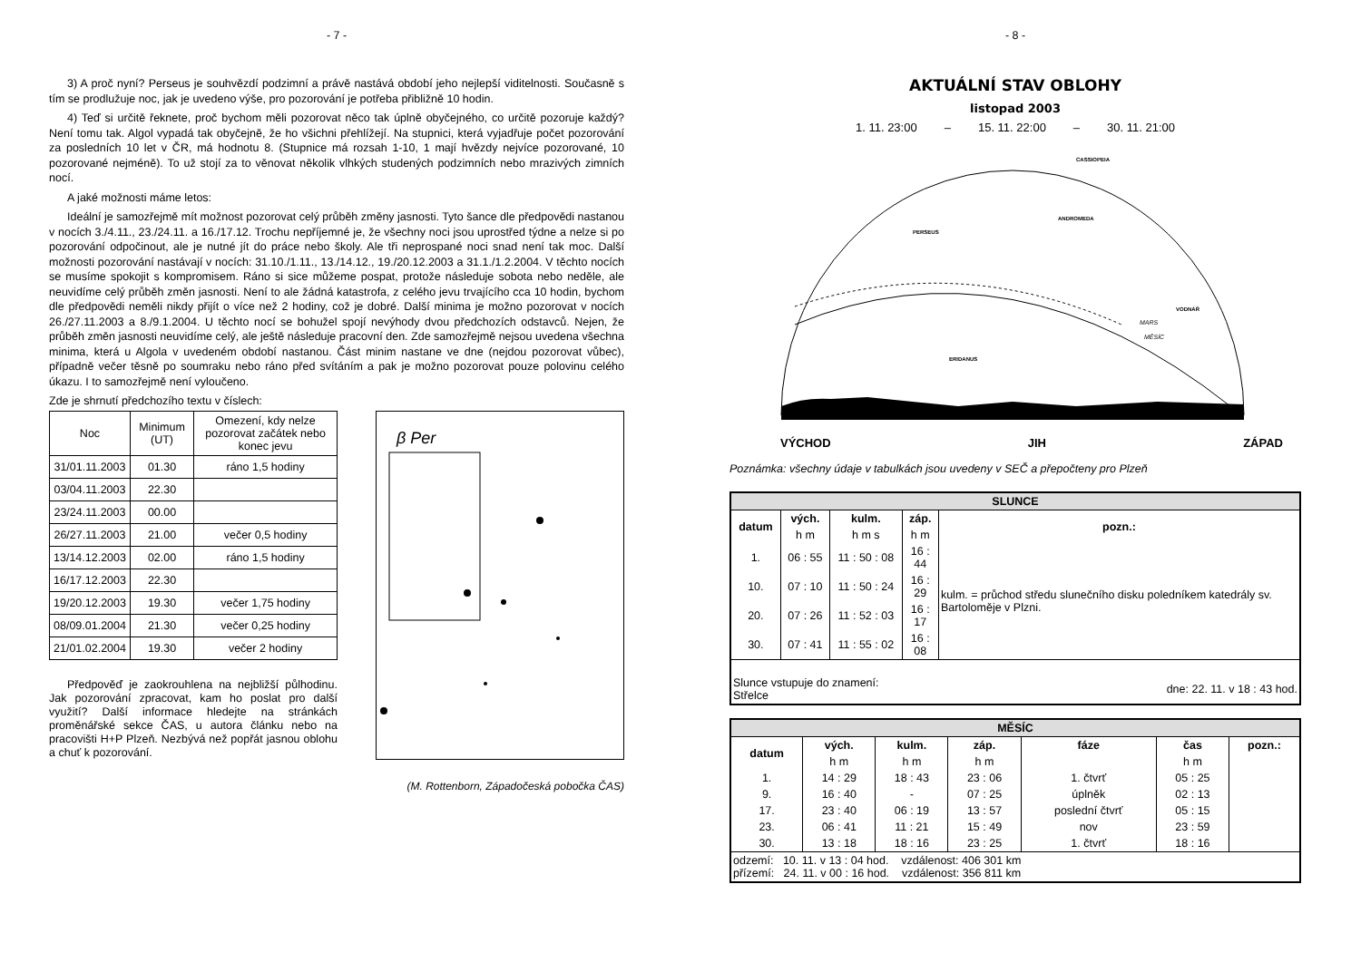- 7 -
3) A proč nyní? Perseus je souhvězdí podzimní a právě nastává období jeho nejlepší viditelnosti. Současně s tím se prodlužuje noc, jak je uvedeno výše, pro pozorování je potřeba přibližně 10 hodin.
4) Teď si určitě řeknete, proč bychom měli pozorovat něco tak úplně obyčejného, co určitě pozoruje každý? Není tomu tak. Algol vypadá tak obyčejně, že ho všichni přehlížejí. Na stupnici, která vyjadřuje počet pozorování za posledních 10 let v ČR, má hodnotu 8. (Stupnice má rozsah 1-10, 1 mají hvězdy nejvíce pozorované, 10 pozorované nejméně). To už stojí za to věnovat několik vlhkých studených podzimních nebo mrazivých zimních nocí.
A jaké možnosti máme letos:
Ideální je samozřejmě mít možnost pozorovat celý průběh změny jasnosti. Tyto šance dle předpovědi nastanou v nocích 3./4.11., 23./24.11. a 16./17.12. Trochu nepříjemné je, že všechny noci jsou uprostřed týdne a nelze si po pozorování odpočinout, ale je nutné jít do práce nebo školy. Ale tři neprospané noci snad není tak moc. Další možnosti pozorování nastávají v nocích: 31.10./1.11., 13./14.12., 19./20.12.2003 a 31.1./1.2.2004. V těchto nocích se musíme spokojit s kompromisem. Ráno si sice můžeme pospat, protože následuje sobota nebo neděle, ale neuvidíme celý průběh změn jasnosti. Není to ale žádná katastrofa, z celého jevu trvajícího cca 10 hodin, bychom dle předpovědi neměli nikdy přijít o více než 2 hodiny, což je dobré. Další minima je možno pozorovat v nocích 26./27.11.2003 a 8./9.1.2004. U těchto nocí se bohužel spojí nevýhody dvou předchozích odstavců. Nejen, že průběh změn jasnosti neuvidíme celý, ale ještě následuje pracovní den. Zde samozřejmě nejsou uvedena všechna minima, která u Algola v uvedeném období nastanou. Část minim nastane ve dne (nejdou pozorovat vůbec), případně večer těsně po soumraku nebo ráno před svítáním a pak je možno pozorovat pouze polovinu celého úkazu. I to samozřejmě není vyloučeno.
Zde je shrnutí předchozího textu v číslech:
| Noc | Minimum (UT) | Omezení, kdy nelze pozorovat začátek nebo konec jevu |
| --- | --- | --- |
| 31/01.11.2003 | 01.30 | ráno 1,5 hodiny |
| 03/04.11.2003 | 22.30 | |
| 23/24.11.2003 | 00.00 | |
| 26/27.11.2003 | 21.00 | večer 0,5 hodiny |
| 13/14.12.2003 | 02.00 | ráno 1,5 hodiny |
| 16/17.12.2003 | 22.30 | |
| 19/20.12.2003 | 19.30 | večer 1,75 hodiny |
| 08/09.01.2004 | 21.30 | večer 0,25 hodiny |
| 21/01.02.2004 | 19.30 | večer 2 hodiny |
Předpověď je zaokrouhlena na nejbližší půlhodinu. Jak pozorování zpracovat, kam ho poslat pro další využití? Další informace hledejte na stránkách proměnářské sekce ČAS, u autora článku nebo na pracovišti H+P Plzeň. Nezbývá než popřát jasnou oblohu a chuť k pozorování.
β Per
(M. Rottenborn, Západočeská pobočka ČAS)
- 8 -
AKTUÁLNÍ STAV OBLOHY
listopad 2003
1. 11. 23:00 – 15. 11. 22:00 – 30. 11. 21:00
PERSEUS
ANDROMEDA
CASSIOPEIA
ERIDANUS
VODNÁŘ
MARS
MĚSÍC
VÝCHOD JIH ZÁPAD
Poznámka: všechny údaje v tabulkách jsou uvedeny v SEČ a přepočteny pro Plzeň
| SLUNCE | | | | |
| datum | vých. | kulm. | záp. | pozn.: |
| | h m | h m s | h m | |
| 1. | 06 : 55 | 11 : 50 : 08 | 16 : 44 | kulm. = průchod středu slunečního disku poledníkem katedrály sv. Bartoloměje v Plzni. |
| 10. | 07 : 10 | 11 : 50 : 24 | 16 : 29 | |
| 20. | 07 : 26 | 11 : 52 : 03 | 16 : 17 | |
| 30. | 07 : 41 | 11 : 55 : 02 | 16 : 08 | |
| Slunce vstupuje do znamení: Střelce | | | dne: 22. 11. v 18 : 43 hod. | |
| MĚSÍC | | | | | | |
| datum | vých. | kulm. | záp. | fáze | čas | pozn.: |
| | h m | h m | h m | | h m | |
| 1. | 14 : 29 | 18 : 43 | 23 : 06 | 1. čtvrť | 05 : 25 | |
| 9. | 16 : 40 | - | 07 : 25 | úplněk | 02 : 13 | |
| 17. | 23 : 40 | 06 : 19 | 13 : 57 | poslední čtvrť | 05 : 15 | |
| 23. | 06 : 41 | 11 : 21 | 15 : 49 | nov | 23 : 59 | |
| 30. | 13 : 18 | 18 : 16 | 23 : 25 | 1. čtvrť | 18 : 16 | |
| odzemí: 10. 11. v 13 : 04 hod. vzdálenost: 406 301 km přízemí: 24. 11. v 00 : 16 hod. vzdálenost: 356 811 km | | | | | | |